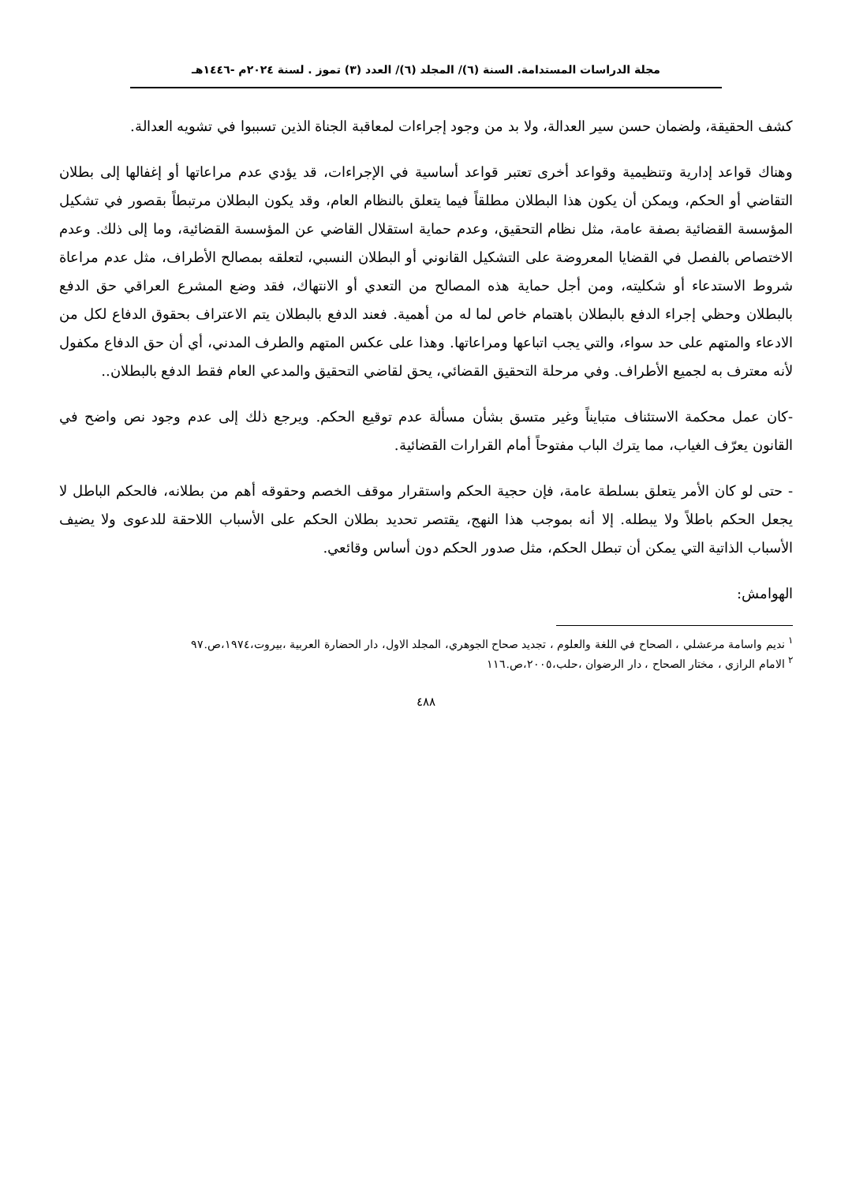مجلة الدراسات المستدامة. السنة (٦)/ المجلد (٦)/ العدد (٣) تموز . لسنة ٢٠٢٤م -١٤٤٦هـ
كشف الحقيقة، ولضمان حسن سير العدالة، ولا بد من وجود إجراءات لمعاقبة الجناة الذين تسببوا في تشويه العدالة.
وهناك قواعد إدارية وتنظيمية وقواعد أخرى تعتبر قواعد أساسية في الإجراءات، قد يؤدي عدم مراعاتها أو إغفالها إلى بطلان التقاضي أو الحكم، ويمكن أن يكون هذا البطلان مطلقاً فيما يتعلق بالنظام العام، وقد يكون البطلان مرتبطاً بقصور في تشكيل المؤسسة القضائية بصفة عامة، مثل نظام التحقيق، وعدم حماية استقلال القاضي عن المؤسسة القضائية، وما إلى ذلك. وعدم الاختصاص بالفصل في القضايا المعروضة على التشكيل القانوني أو البطلان النسبي، لتعلقه بمصالح الأطراف، مثل عدم مراعاة شروط الاستدعاء أو شكليته، ومن أجل حماية هذه المصالح من التعدي أو الانتهاك، فقد وضع المشرع العراقي حق الدفع بالبطلان وحظي إجراء الدفع بالبطلان باهتمام خاص لما له من أهمية. فعند الدفع بالبطلان يتم الاعتراف بحقوق الدفاع لكل من الادعاء والمتهم على حد سواء، والتي يجب اتباعها ومراعاتها. وهذا على عكس المتهم والطرف المدني، أي أن حق الدفاع مكفول لأنه معترف به لجميع الأطراف. وفي مرحلة التحقيق القضائي، يحق لقاضي التحقيق والمدعي العام فقط الدفع بالبطلان..
-كان عمل محكمة الاستئناف متبايناً وغير متسق بشأن مسألة عدم توقيع الحكم. ويرجع ذلك إلى عدم وجود نص واضح في القانون يعرّف الغياب، مما يترك الباب مفتوحاً أمام القرارات القضائية.
- حتى لو كان الأمر يتعلق بسلطة عامة، فإن حجية الحكم واستقرار موقف الخصم وحقوقه أهم من بطلانه، فالحكم الباطل لا يجعل الحكم باطلاً ولا يبطله. إلا أنه بموجب هذا النهج، يقتصر تحديد بطلان الحكم على الأسباب اللاحقة للدعوى ولا يضيف الأسباب الذاتية التي يمكن أن تبطل الحكم، مثل صدور الحكم دون أساس وقائعي.
الهوامش:
<sup>١</sup> نديم واسامة مرعشلي ، الصحاح في اللغة والعلوم ، تجديد صحاح الجوهري، المجلد الاول، دار الحضارة العربية ،بيروت،١٩٧٤،ص.٩٧
<sup>٢</sup> الامام الرازي ، مختار الصحاح ، دار الرضوان ،حلب،٢٠٠٥،ص.١١٦
٤٨٨